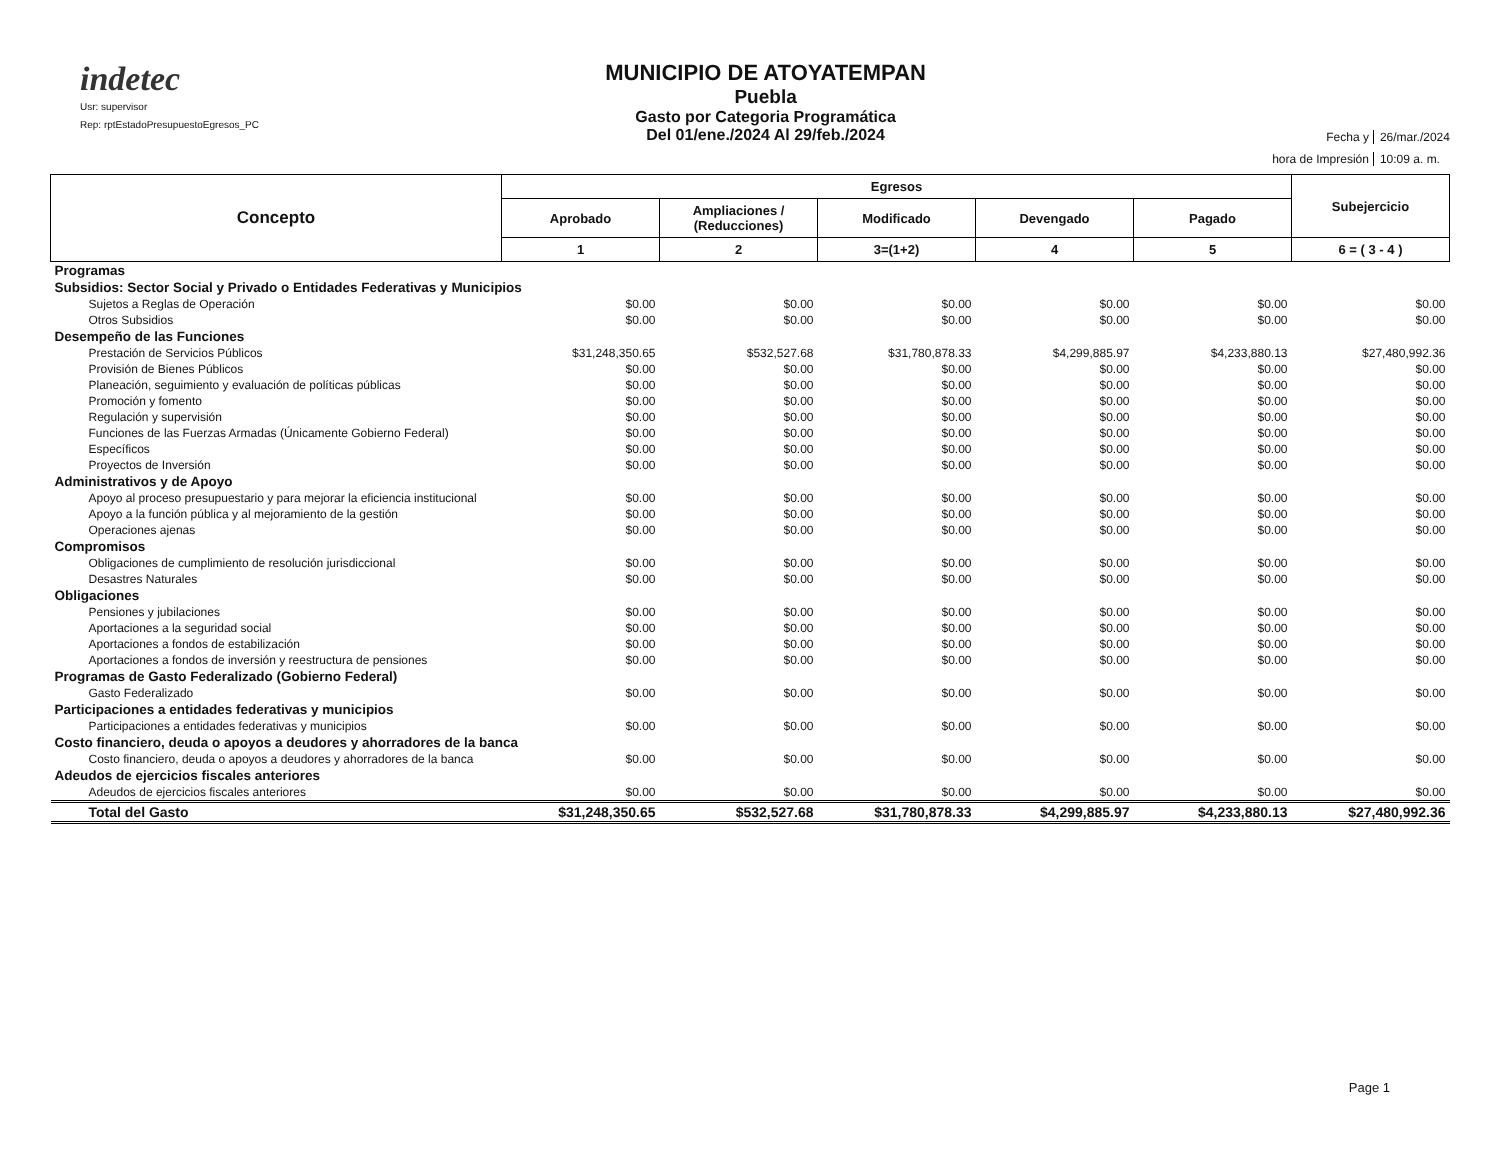indetec
Usr: supervisor
Rep: rptEstadoPresupuestoEgresos_PC
MUNICIPIO DE ATOYATEMPAN
Puebla
Gasto por Categoria Programática
Del 01/ene./2024 Al 29/feb./2024
Fecha y 26/mar./2024 hora de Impresión 10:09 a. m.
| Concepto | Egresos | | | | | Subejercicio |
| --- | --- | --- | --- | --- | --- | --- |
| | Aprobado | Ampliaciones / (Reducciones) | Modificado | Devengado | Pagado | |
| | 1 | 2 | 3=(1+2) | 4 | 5 | 6 = ( 3 - 4 ) |
| Programas | | | | | | |
| Subsidios: Sector Social y Privado o Entidades Federativas y Municipios | | | | | | |
| Sujetos a Reglas de Operación | $0.00 | $0.00 | $0.00 | $0.00 | $0.00 | $0.00 |
| Otros Subsidios | $0.00 | $0.00 | $0.00 | $0.00 | $0.00 | $0.00 |
| Desempeño de las Funciones | | | | | | |
| Prestación de Servicios Públicos | $31,248,350.65 | $532,527.68 | $31,780,878.33 | $4,299,885.97 | $4,233,880.13 | $27,480,992.36 |
| Provisión de Bienes Públicos | $0.00 | $0.00 | $0.00 | $0.00 | $0.00 | $0.00 |
| Planeación, seguimiento y evaluación de políticas públicas | $0.00 | $0.00 | $0.00 | $0.00 | $0.00 | $0.00 |
| Promoción y fomento | $0.00 | $0.00 | $0.00 | $0.00 | $0.00 | $0.00 |
| Regulación y supervisión | $0.00 | $0.00 | $0.00 | $0.00 | $0.00 | $0.00 |
| Funciones de las Fuerzas Armadas (Únicamente Gobierno Federal) | $0.00 | $0.00 | $0.00 | $0.00 | $0.00 | $0.00 |
| Específicos | $0.00 | $0.00 | $0.00 | $0.00 | $0.00 | $0.00 |
| Proyectos de Inversión | $0.00 | $0.00 | $0.00 | $0.00 | $0.00 | $0.00 |
| Administrativos y de Apoyo | | | | | | |
| Apoyo al proceso presupuestario y para mejorar la eficiencia institucional | $0.00 | $0.00 | $0.00 | $0.00 | $0.00 | $0.00 |
| Apoyo a la función pública y al mejoramiento de la gestión | $0.00 | $0.00 | $0.00 | $0.00 | $0.00 | $0.00 |
| Operaciones ajenas | $0.00 | $0.00 | $0.00 | $0.00 | $0.00 | $0.00 |
| Compromisos | | | | | | |
| Obligaciones de cumplimiento de resolución jurisdiccional | $0.00 | $0.00 | $0.00 | $0.00 | $0.00 | $0.00 |
| Desastres Naturales | $0.00 | $0.00 | $0.00 | $0.00 | $0.00 | $0.00 |
| Obligaciones | | | | | | |
| Pensiones y jubilaciones | $0.00 | $0.00 | $0.00 | $0.00 | $0.00 | $0.00 |
| Aportaciones a la seguridad social | $0.00 | $0.00 | $0.00 | $0.00 | $0.00 | $0.00 |
| Aportaciones a fondos de estabilización | $0.00 | $0.00 | $0.00 | $0.00 | $0.00 | $0.00 |
| Aportaciones a fondos de inversión y reestructura de pensiones | $0.00 | $0.00 | $0.00 | $0.00 | $0.00 | $0.00 |
| Programas de Gasto Federalizado (Gobierno Federal) | | | | | | |
| Gasto Federalizado | $0.00 | $0.00 | $0.00 | $0.00 | $0.00 | $0.00 |
| Participaciones a entidades federativas y municipios | | | | | | |
| Participaciones a entidades federativas y municipios | $0.00 | $0.00 | $0.00 | $0.00 | $0.00 | $0.00 |
| Costo financiero, deuda o apoyos a deudores y ahorradores de la banca | | | | | | |
| Costo financiero, deuda o apoyos a deudores y ahorradores de la banca | $0.00 | $0.00 | $0.00 | $0.00 | $0.00 | $0.00 |
| Adeudos de ejercicios fiscales anteriores | | | | | | |
| Adeudos de ejercicios fiscales anteriores | $0.00 | $0.00 | $0.00 | $0.00 | $0.00 | $0.00 |
| Total del Gasto | $31,248,350.65 | $532,527.68 | $31,780,878.33 | $4,299,885.97 | $4,233,880.13 | $27,480,992.36 |
Page 1